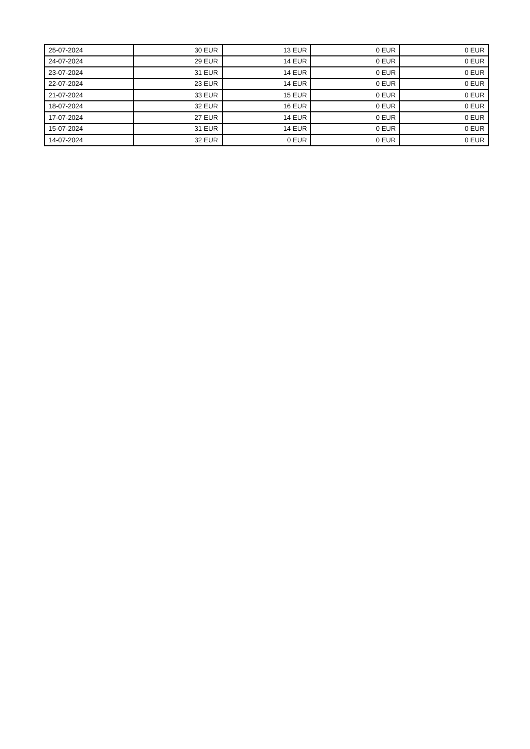| 25-07-2024 | 30 EUR | 13 EUR | 0 EUR | 0 EUR |
| 24-07-2024 | 29 EUR | 14 EUR | 0 EUR | 0 EUR |
| 23-07-2024 | 31 EUR | 14 EUR | 0 EUR | 0 EUR |
| 22-07-2024 | 23 EUR | 14 EUR | 0 EUR | 0 EUR |
| 21-07-2024 | 33 EUR | 15 EUR | 0 EUR | 0 EUR |
| 18-07-2024 | 32 EUR | 16 EUR | 0 EUR | 0 EUR |
| 17-07-2024 | 27 EUR | 14 EUR | 0 EUR | 0 EUR |
| 15-07-2024 | 31 EUR | 14 EUR | 0 EUR | 0 EUR |
| 14-07-2024 | 32 EUR | 0 EUR | 0 EUR | 0 EUR |